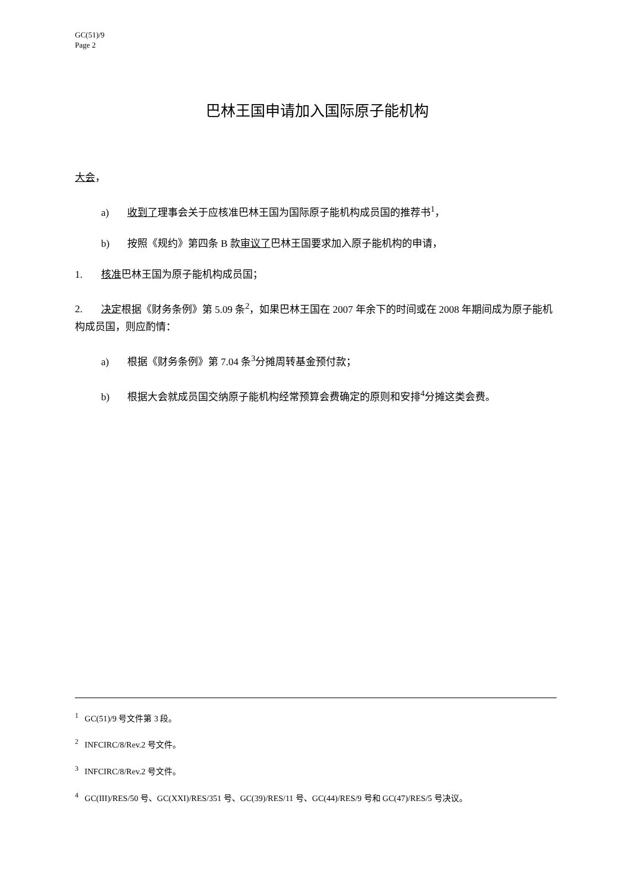GC(51)/9
Page 2
巴林王国申请加入国际原子能机构
大会，
a) 收到了理事会关于应核准巴林王国为国际原子能机构成员国的推荐书<sup>1</sup>，
b) 按照《规约》第四条 B 款审议了巴林王国要求加入原子能机构的申请，
1. 核准巴林王国为原子能机构成员国；
2. 决定根据《财务条例》第 5.09 条<sup>2</sup>，如果巴林王国在 2007 年余下的时间或在 2008 年期间成为原子能机构成员国，则应酌情：
a) 根据《财务条例》第 7.04 条<sup>3</sup>分摊周转基金预付款；
b) 根据大会就成员国交纳原子能机构经常预算会费确定的原则和安排<sup>4</sup>分摊这类会费。
<sup>1</sup> GC(51)/9 号文件第 3 段。
<sup>2</sup> INFCIRC/8/Rev.2 号文件。
<sup>3</sup> INFCIRC/8/Rev.2 号文件。
<sup>4</sup> GC(III)/RES/50 号、GC(XXI)/RES/351 号、GC(39)/RES/11 号、GC(44)/RES/9 号和 GC(47)/RES/5 号决议。